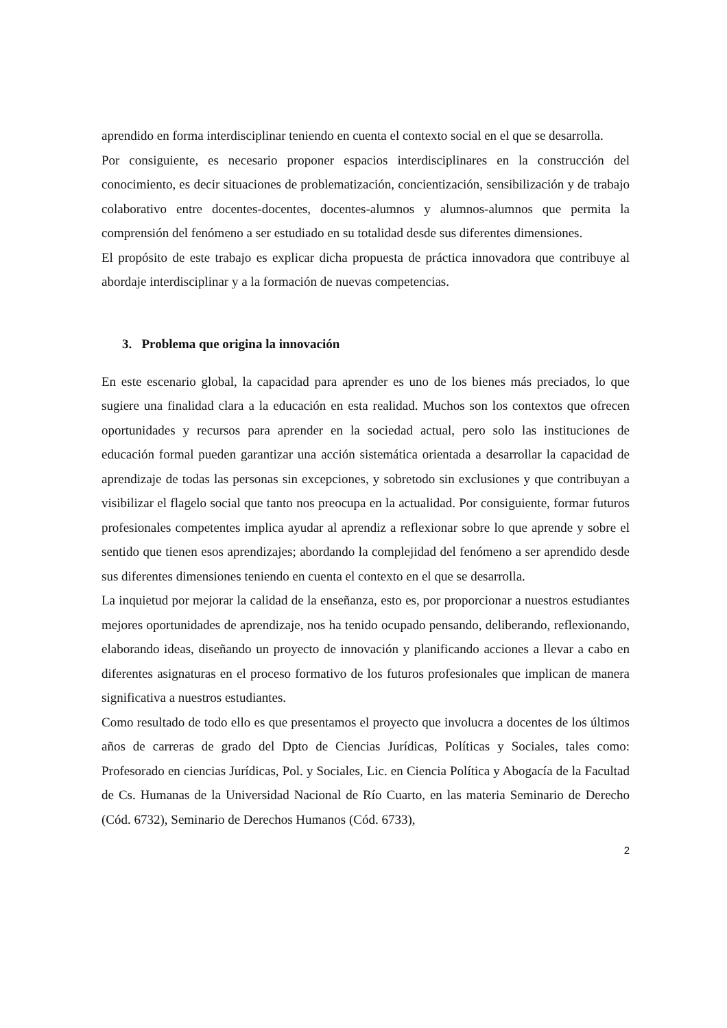aprendido en forma interdisciplinar teniendo en cuenta el contexto social en el que se desarrolla.
Por consiguiente, es necesario proponer espacios interdisciplinares en la construcción del conocimiento, es decir situaciones de problematización, concientización, sensibilización y de trabajo colaborativo entre docentes-docentes, docentes-alumnos y alumnos-alumnos que permita la comprensión del fenómeno a ser estudiado en su totalidad desde sus diferentes dimensiones.
El propósito de este trabajo es explicar dicha propuesta de práctica innovadora que contribuye al abordaje interdisciplinar y a la formación de nuevas competencias.
3. Problema que origina la innovación
En este escenario global, la capacidad para aprender es uno de los bienes más preciados, lo que sugiere una finalidad clara a la educación en esta realidad. Muchos son los contextos que ofrecen oportunidades y recursos para aprender en la sociedad actual, pero solo las instituciones de educación formal pueden garantizar una acción sistemática orientada a desarrollar la capacidad de aprendizaje de todas las personas sin excepciones, y sobretodo sin exclusiones y que contribuyan a visibilizar el flagelo social que tanto nos preocupa en la actualidad. Por consiguiente, formar futuros profesionales competentes implica ayudar al aprendiz a reflexionar sobre lo que aprende y sobre el sentido que tienen esos aprendizajes; abordando la complejidad del fenómeno a ser aprendido desde sus diferentes dimensiones teniendo en cuenta el contexto en el que se desarrolla.
La inquietud por mejorar la calidad de la enseñanza, esto es, por proporcionar a nuestros estudiantes mejores oportunidades de aprendizaje, nos ha tenido ocupado pensando, deliberando, reflexionando, elaborando ideas, diseñando un proyecto de innovación y planificando acciones a llevar a cabo en diferentes asignaturas en el proceso formativo de los futuros profesionales que implican de manera significativa a nuestros estudiantes.
Como resultado de todo ello es que presentamos el proyecto que involucra a docentes de los últimos años de carreras de grado del Dpto de Ciencias Jurídicas, Políticas y Sociales, tales como: Profesorado en ciencias Jurídicas, Pol. y Sociales, Lic. en Ciencia Política y Abogacía de la Facultad de Cs. Humanas de la Universidad Nacional de Río Cuarto, en las materia Seminario de Derecho (Cód. 6732), Seminario de Derechos Humanos (Cód. 6733),
2